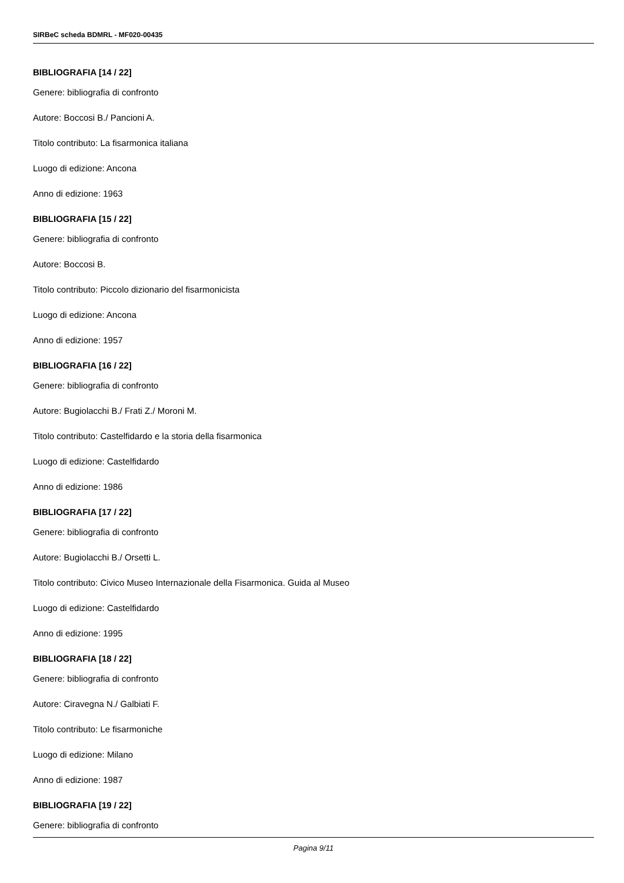SIRBeC scheda BDMRL - MF020-00435
BIBLIOGRAFIA [14 / 22]
Genere: bibliografia di confronto
Autore: Boccosi B./ Pancioni A.
Titolo contributo: La fisarmonica italiana
Luogo di edizione: Ancona
Anno di edizione: 1963
BIBLIOGRAFIA [15 / 22]
Genere: bibliografia di confronto
Autore: Boccosi B.
Titolo contributo: Piccolo dizionario del fisarmonicista
Luogo di edizione: Ancona
Anno di edizione: 1957
BIBLIOGRAFIA [16 / 22]
Genere: bibliografia di confronto
Autore: Bugiolacchi B./ Frati Z./ Moroni M.
Titolo contributo: Castelfidardo e la storia della fisarmonica
Luogo di edizione: Castelfidardo
Anno di edizione: 1986
BIBLIOGRAFIA [17 / 22]
Genere: bibliografia di confronto
Autore: Bugiolacchi B./ Orsetti L.
Titolo contributo: Civico Museo Internazionale della Fisarmonica. Guida al Museo
Luogo di edizione: Castelfidardo
Anno di edizione: 1995
BIBLIOGRAFIA [18 / 22]
Genere: bibliografia di confronto
Autore: Ciravegna N./ Galbiati F.
Titolo contributo: Le fisarmoniche
Luogo di edizione: Milano
Anno di edizione: 1987
BIBLIOGRAFIA [19 / 22]
Genere: bibliografia di confronto
Pagina 9/11